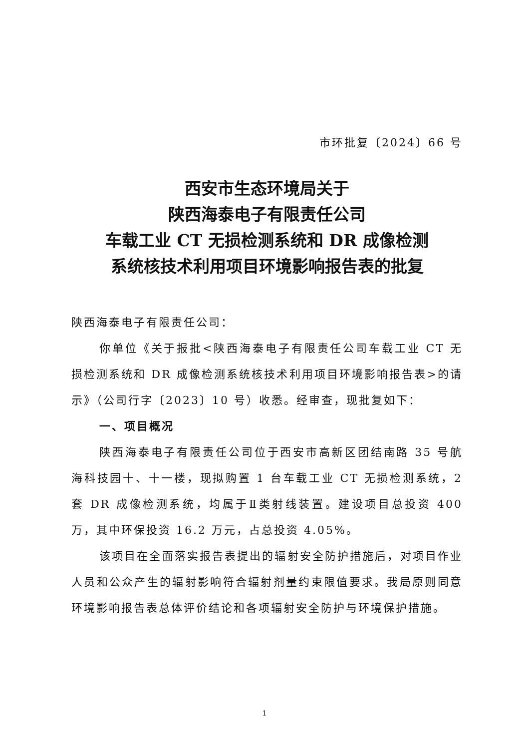市环批复〔2024〕66 号
西安市生态环境局关于
陕西海泰电子有限责任公司
车载工业 CT 无损检测系统和 DR 成像检测
系统核技术利用项目环境影响报告表的批复
陕西海泰电子有限责任公司：
你单位《关于报批<陕西海泰电子有限责任公司车载工业 CT 无损检测系统和 DR 成像检测系统核技术利用项目环境影响报告表>的请示》（公司行字〔2023〕10 号）收悉。经审查，现批复如下：
一、项目概况
陕西海泰电子有限责任公司位于西安市高新区团结南路 35 号航海科技园十、十一楼，现拟购置 1 台车载工业 CT 无损检测系统，2 套 DR 成像检测系统，均属于Ⅱ类射线装置。建设项目总投资 400 万，其中环保投资 16.2 万元，占总投资 4.05%。
该项目在全面落实报告表提出的辐射安全防护措施后，对项目作业人员和公众产生的辐射影响符合辐射剂量约束限值要求。我局原则同意环境影响报告表总体评价结论和各项辐射安全防护与环境保护措施。
1